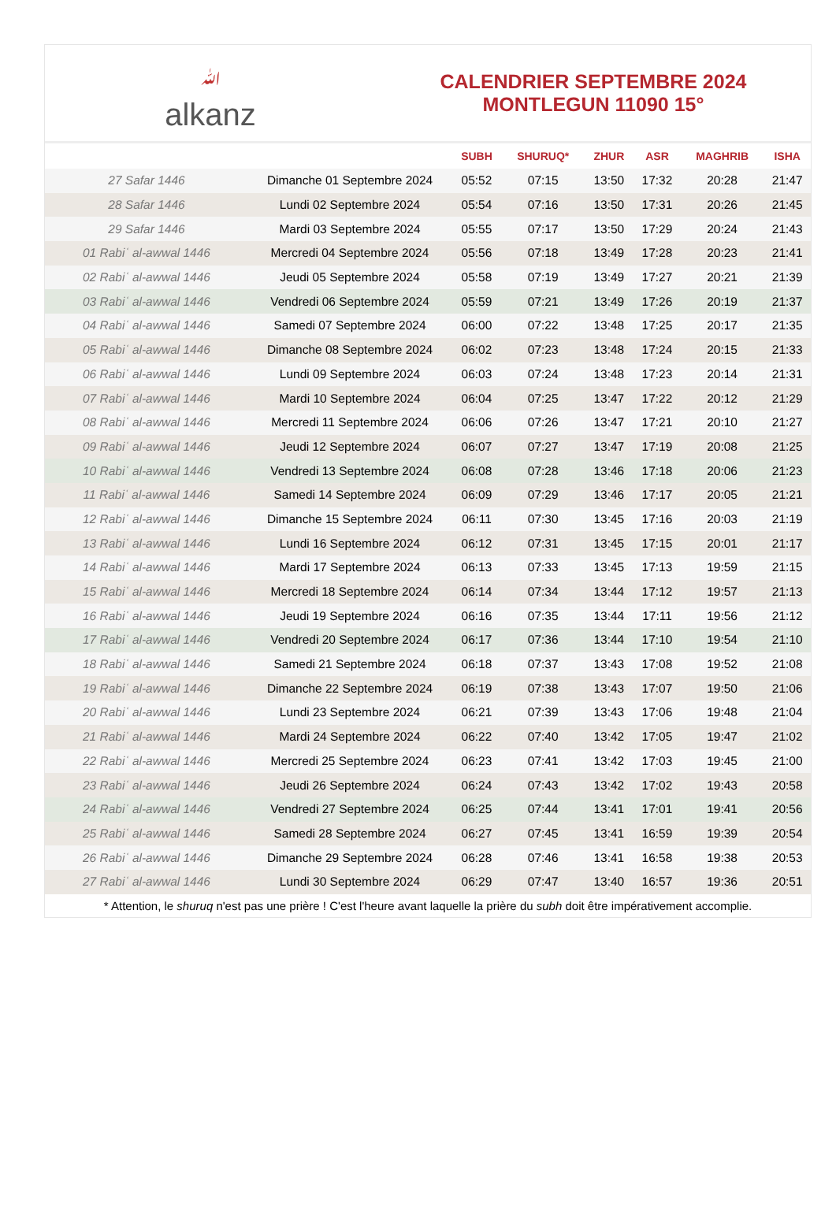ﷲalkanz
CALENDRIER SEPTEMBRE 2024
MONTLEGUN 11090 15°
| | | SUBH | SHURUQ* | ZHUR | ASR | MAGHRIB | ISHA |
| --- | --- | --- | --- | --- | --- | --- | --- |
| 27 Safar 1446 | Dimanche 01 Septembre 2024 | 05:52 | 07:15 | 13:50 | 17:32 | 20:28 | 21:47 |
| 28 Safar 1446 | Lundi 02 Septembre 2024 | 05:54 | 07:16 | 13:50 | 17:31 | 20:26 | 21:45 |
| 29 Safar 1446 | Mardi 03 Septembre 2024 | 05:55 | 07:17 | 13:50 | 17:29 | 20:24 | 21:43 |
| 01 Rabiʿ al-awwal 1446 | Mercredi 04 Septembre 2024 | 05:56 | 07:18 | 13:49 | 17:28 | 20:23 | 21:41 |
| 02 Rabiʿ al-awwal 1446 | Jeudi 05 Septembre 2024 | 05:58 | 07:19 | 13:49 | 17:27 | 20:21 | 21:39 |
| 03 Rabiʿ al-awwal 1446 | Vendredi 06 Septembre 2024 | 05:59 | 07:21 | 13:49 | 17:26 | 20:19 | 21:37 |
| 04 Rabiʿ al-awwal 1446 | Samedi 07 Septembre 2024 | 06:00 | 07:22 | 13:48 | 17:25 | 20:17 | 21:35 |
| 05 Rabiʿ al-awwal 1446 | Dimanche 08 Septembre 2024 | 06:02 | 07:23 | 13:48 | 17:24 | 20:15 | 21:33 |
| 06 Rabiʿ al-awwal 1446 | Lundi 09 Septembre 2024 | 06:03 | 07:24 | 13:48 | 17:23 | 20:14 | 21:31 |
| 07 Rabiʿ al-awwal 1446 | Mardi 10 Septembre 2024 | 06:04 | 07:25 | 13:47 | 17:22 | 20:12 | 21:29 |
| 08 Rabiʿ al-awwal 1446 | Mercredi 11 Septembre 2024 | 06:06 | 07:26 | 13:47 | 17:21 | 20:10 | 21:27 |
| 09 Rabiʿ al-awwal 1446 | Jeudi 12 Septembre 2024 | 06:07 | 07:27 | 13:47 | 17:19 | 20:08 | 21:25 |
| 10 Rabiʿ al-awwal 1446 | Vendredi 13 Septembre 2024 | 06:08 | 07:28 | 13:46 | 17:18 | 20:06 | 21:23 |
| 11 Rabiʿ al-awwal 1446 | Samedi 14 Septembre 2024 | 06:09 | 07:29 | 13:46 | 17:17 | 20:05 | 21:21 |
| 12 Rabiʿ al-awwal 1446 | Dimanche 15 Septembre 2024 | 06:11 | 07:30 | 13:45 | 17:16 | 20:03 | 21:19 |
| 13 Rabiʿ al-awwal 1446 | Lundi 16 Septembre 2024 | 06:12 | 07:31 | 13:45 | 17:15 | 20:01 | 21:17 |
| 14 Rabiʿ al-awwal 1446 | Mardi 17 Septembre 2024 | 06:13 | 07:33 | 13:45 | 17:13 | 19:59 | 21:15 |
| 15 Rabiʿ al-awwal 1446 | Mercredi 18 Septembre 2024 | 06:14 | 07:34 | 13:44 | 17:12 | 19:57 | 21:13 |
| 16 Rabiʿ al-awwal 1446 | Jeudi 19 Septembre 2024 | 06:16 | 07:35 | 13:44 | 17:11 | 19:56 | 21:12 |
| 17 Rabiʿ al-awwal 1446 | Vendredi 20 Septembre 2024 | 06:17 | 07:36 | 13:44 | 17:10 | 19:54 | 21:10 |
| 18 Rabiʿ al-awwal 1446 | Samedi 21 Septembre 2024 | 06:18 | 07:37 | 13:43 | 17:08 | 19:52 | 21:08 |
| 19 Rabiʿ al-awwal 1446 | Dimanche 22 Septembre 2024 | 06:19 | 07:38 | 13:43 | 17:07 | 19:50 | 21:06 |
| 20 Rabiʿ al-awwal 1446 | Lundi 23 Septembre 2024 | 06:21 | 07:39 | 13:43 | 17:06 | 19:48 | 21:04 |
| 21 Rabiʿ al-awwal 1446 | Mardi 24 Septembre 2024 | 06:22 | 07:40 | 13:42 | 17:05 | 19:47 | 21:02 |
| 22 Rabiʿ al-awwal 1446 | Mercredi 25 Septembre 2024 | 06:23 | 07:41 | 13:42 | 17:03 | 19:45 | 21:00 |
| 23 Rabiʿ al-awwal 1446 | Jeudi 26 Septembre 2024 | 06:24 | 07:43 | 13:42 | 17:02 | 19:43 | 20:58 |
| 24 Rabiʿ al-awwal 1446 | Vendredi 27 Septembre 2024 | 06:25 | 07:44 | 13:41 | 17:01 | 19:41 | 20:56 |
| 25 Rabiʿ al-awwal 1446 | Samedi 28 Septembre 2024 | 06:27 | 07:45 | 13:41 | 16:59 | 19:39 | 20:54 |
| 26 Rabiʿ al-awwal 1446 | Dimanche 29 Septembre 2024 | 06:28 | 07:46 | 13:41 | 16:58 | 19:38 | 20:53 |
| 27 Rabiʿ al-awwal 1446 | Lundi 30 Septembre 2024 | 06:29 | 07:47 | 13:40 | 16:57 | 19:36 | 20:51 |
* Attention, le shuruq n'est pas une prière ! C'est l'heure avant laquelle la prière du subh doit être impérativement accomplie.